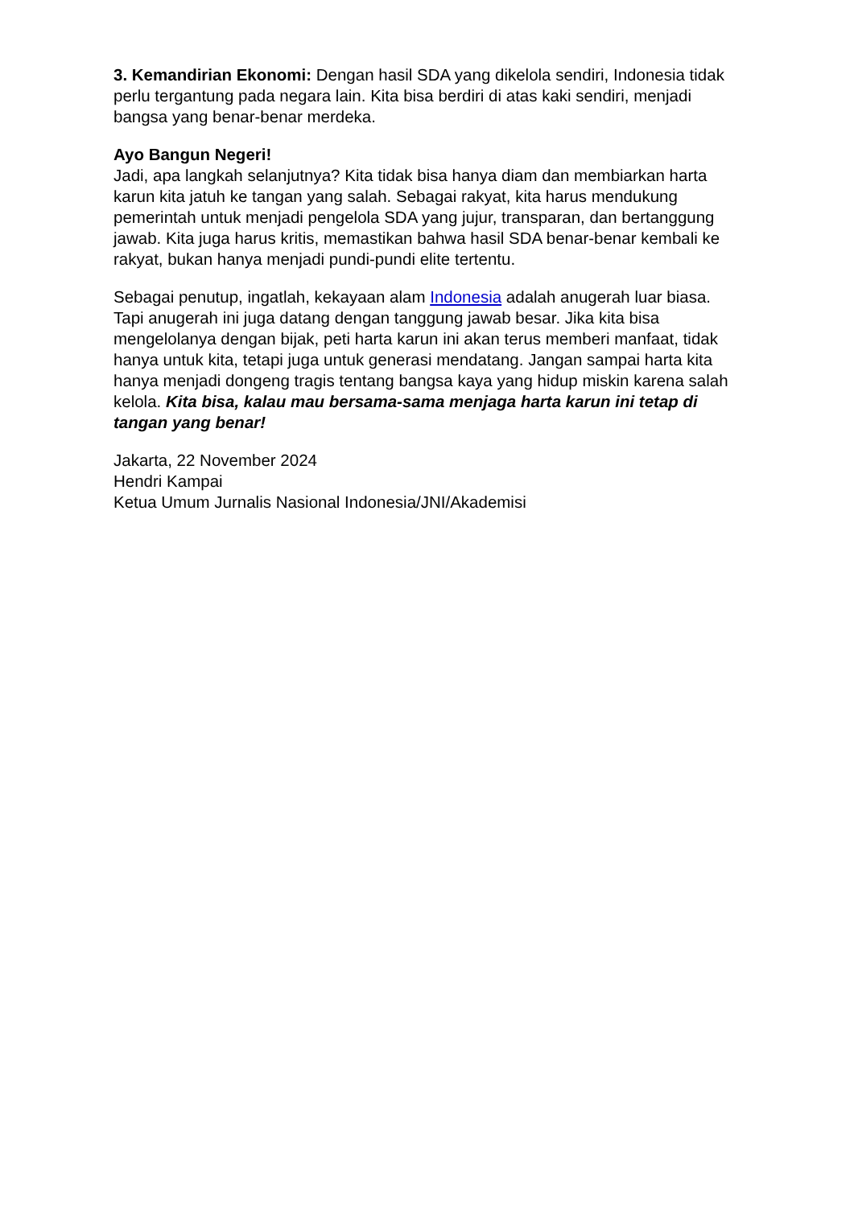3. Kemandirian Ekonomi: Dengan hasil SDA yang dikelola sendiri, Indonesia tidak perlu tergantung pada negara lain. Kita bisa berdiri di atas kaki sendiri, menjadi bangsa yang benar-benar merdeka.
Ayo Bangun Negeri!
Jadi, apa langkah selanjutnya? Kita tidak bisa hanya diam dan membiarkan harta karun kita jatuh ke tangan yang salah. Sebagai rakyat, kita harus mendukung pemerintah untuk menjadi pengelola SDA yang jujur, transparan, dan bertanggung jawab. Kita juga harus kritis, memastikan bahwa hasil SDA benar-benar kembali ke rakyat, bukan hanya menjadi pundi-pundi elite tertentu.
Sebagai penutup, ingatlah, kekayaan alam Indonesia adalah anugerah luar biasa. Tapi anugerah ini juga datang dengan tanggung jawab besar. Jika kita bisa mengelolanya dengan bijak, peti harta karun ini akan terus memberi manfaat, tidak hanya untuk kita, tetapi juga untuk generasi mendatang. Jangan sampai harta kita hanya menjadi dongeng tragis tentang bangsa kaya yang hidup miskin karena salah kelola. Kita bisa, kalau mau bersama-sama menjaga harta karun ini tetap di tangan yang benar!
Jakarta, 22 November 2024
Hendri Kampai
Ketua Umum Jurnalis Nasional Indonesia/JNI/Akademisi